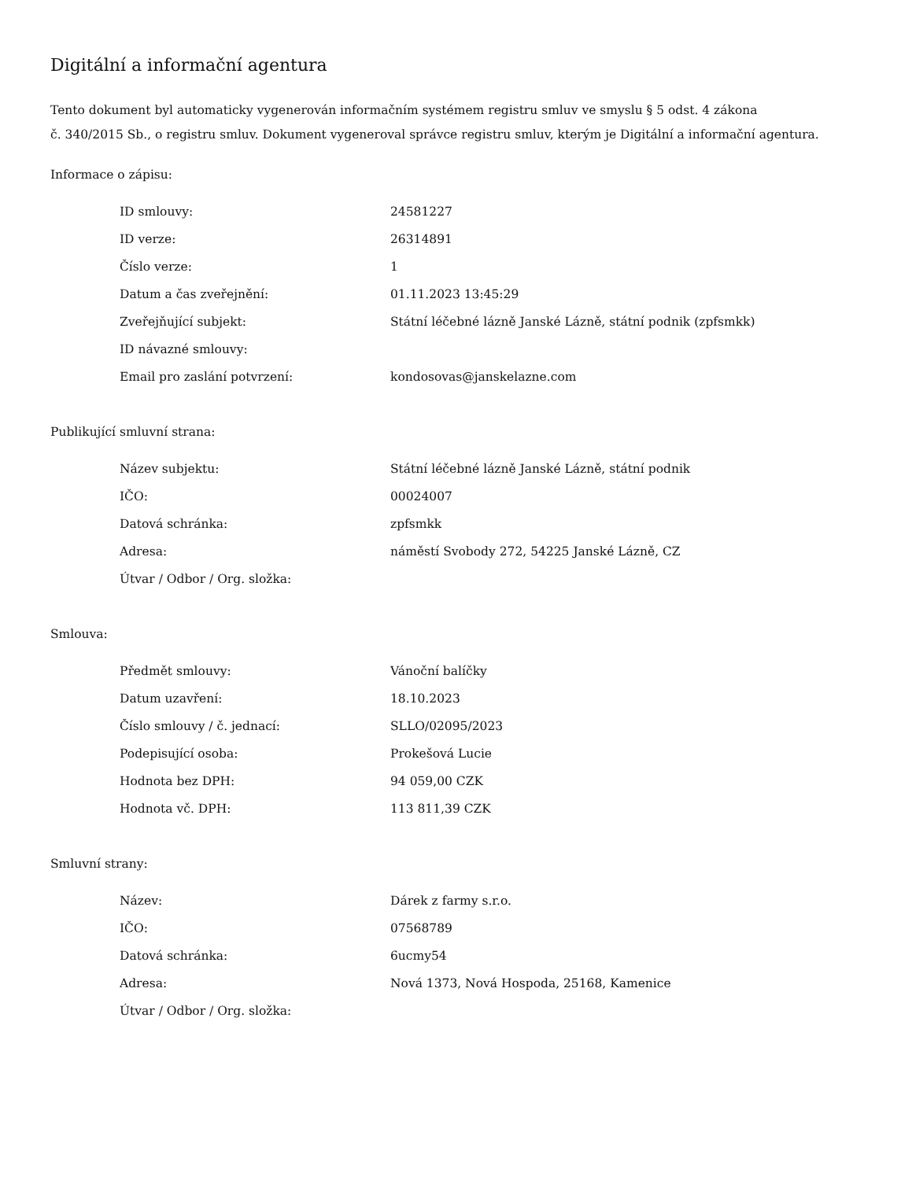Digitální a informační agentura
Tento dokument byl automaticky vygenerován informačním systémem registru smluv ve smyslu § 5 odst. 4 zákona
č. 340/2015 Sb., o registru smluv. Dokument vygeneroval správce registru smluv, kterým je Digitální a informační agentura.
Informace o zápisu:
| ID smlouvy: | 24581227 |
| ID verze: | 26314891 |
| Číslo verze: | 1 |
| Datum a čas zveřejnění: | 01.11.2023 13:45:29 |
| Zveřejňující subjekt: | Státní léčebné lázně Janské Lázně, státní podnik (zpfsmkk) |
| ID návazné smlouvy: | |
| Email pro zaslání potvrzení: | kondosovas@janskelazne.com |
Publikující smluvní strana:
| Název subjektu: | Státní léčebné lázně Janské Lázně, státní podnik |
| IČO: | 00024007 |
| Datová schránka: | zpfsmkk |
| Adresa: | náměstí Svobody 272, 54225 Janské Lázně, CZ |
| Útvar / Odbor / Org. složka: | |
Smlouva:
| Předmět smlouvy: | Vánoční balíčky |
| Datum uzavření: | 18.10.2023 |
| Číslo smlouvy / č. jednací: | SLLO/02095/2023 |
| Podepisující osoba: | Prokešová Lucie |
| Hodnota bez DPH: | 94 059,00 CZK |
| Hodnota vč. DPH: | 113 811,39 CZK |
Smluvní strany:
| Název: | Dárek z farmy s.r.o. |
| IČO: | 07568789 |
| Datová schránka: | 6ucmy54 |
| Adresa: | Nová 1373, Nová Hospoda, 25168, Kamenice |
| Útvar / Odbor / Org. složka: | |